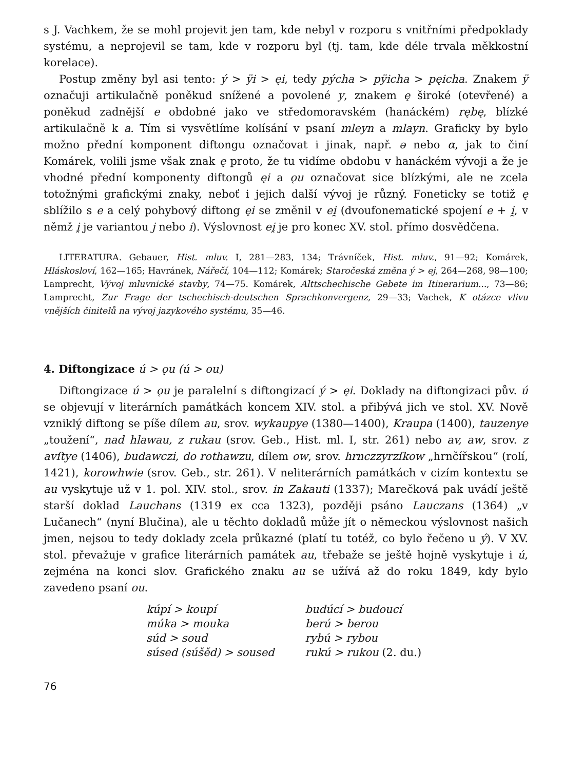s J. Vachkem, že se mohl projevit jen tam, kde nebyl v rozporu s vnitřními před­poklady systému, a neprojevil se tam, kde v rozporu byl (tj. tam, kde déle trvala měkkostní korelace).
Postup změny byl asi tento: ý > ÿi > ęi, tedy pýcha > pÿicha > pęicha. Zna­kem ÿ označuji artikulačně poněkud snížené a povolené y, znakem ę široké (otevřené) a poněkud zadnější e obdobné jako ve středomoravském (hanáckém) rębę, blízké artikulačně k a. Tím si vysvětlíme kolísání v psaní mleyn a mlayn. Graficky by bylo možno přední komponent diftongu označovat i jinak, např. ə nebo α, jak to činí Komárek, volili jsme však znak ę proto, že tu vidíme obdobu v hanáckém vývoji a že je vhodné přední komponenty diftongů ęi a ǫu označovat sice blízkými, ale ne zcela totožnými grafickými znaky, neboť i jejich další vývoj je různý. Foneticky se totiž ę sblížilo s e a celý pohybový diftong ęi se změnil v ei̯ (dvoufonematické spo­jení e + i̯, v němž i̯ je variantou j nebo i). Výslovnost ei̯ je pro konec XV. stol. přímo dosvědčena.
LITERATURA. Gebauer, Hist. mluv. I, 281—283, 134; Trávníček, Hist. mluv., 91—92; Komárek, Hláskosloví, 162—165; Havránek, Nářečí, 104—112; Komárek; Staročeská změna ý > ej, 264—268, 98—100; Lamprecht, Vývoj mluvnické stavby, 74—75. Komárek, Alttsche­chische Gebete im Itinerarium..., 73—86; Lamprecht, Zur Frage der tschechisch-deutschen Sprachkonvergenz, 29—33; Vachek, K otázce vlivu vnějších činitelů na vývoj jazykového systému, 35—46.
4. Diftongizace ú > ǫu (ú > ou)
Diftongizace ú > ǫu je paralelní s diftongizací ý > ęi. Doklady na diftongizaci pův. ú se objevují v literárních památkách koncem XIV. stol. a přibývá jich ve stol. XV. Nově vzniklý diftong se píše dílem au, srov. wykaupye (1380—1400), Kraupa (1400), tauzenye „toužení“, nad hlawau, z rukau (srov. Geb., Hist. ml. I, str. 261) nebo av, aw, srov. z avſtye (1406), budawczi, do rothawzu, dílem ow, srov. hrnczzyrzſkow „hrnčířskou“ (rolí, 1421), korowhwie (srov. Geb., str. 261). V nelite­rárních památkách v cizím kontextu se au vyskytuje už v 1. pol. XIV. stol., srov. in Zakauti (1337); Marečková pak uvádí ještě starší doklad Lauchans (1319 ex cca 1323), později psáno Lauczans (1364) „v Lučanech“ (nyní Blučina), ale u těchto dokladů může jít o německou výslovnost našich jmen, nejsou to tedy doklady zcela průkazné (platí tu totéž, co bylo řečeno u ý). V XV. stol. převažuje v grafice literárních památek au, třebaže se ještě hojně vyskytuje i ú, zejména na konci slov. Grafického znaku au se užívá až do roku 1849, kdy bylo zavedeno psaní ou.
| kúpí > koupí | budúcí > budoucí |
| múka > mouka | berú > berou |
| súd > soud | rybú > rybou |
| súsed (súšěd) > soused | rukú > rukou (2. du.) |
76